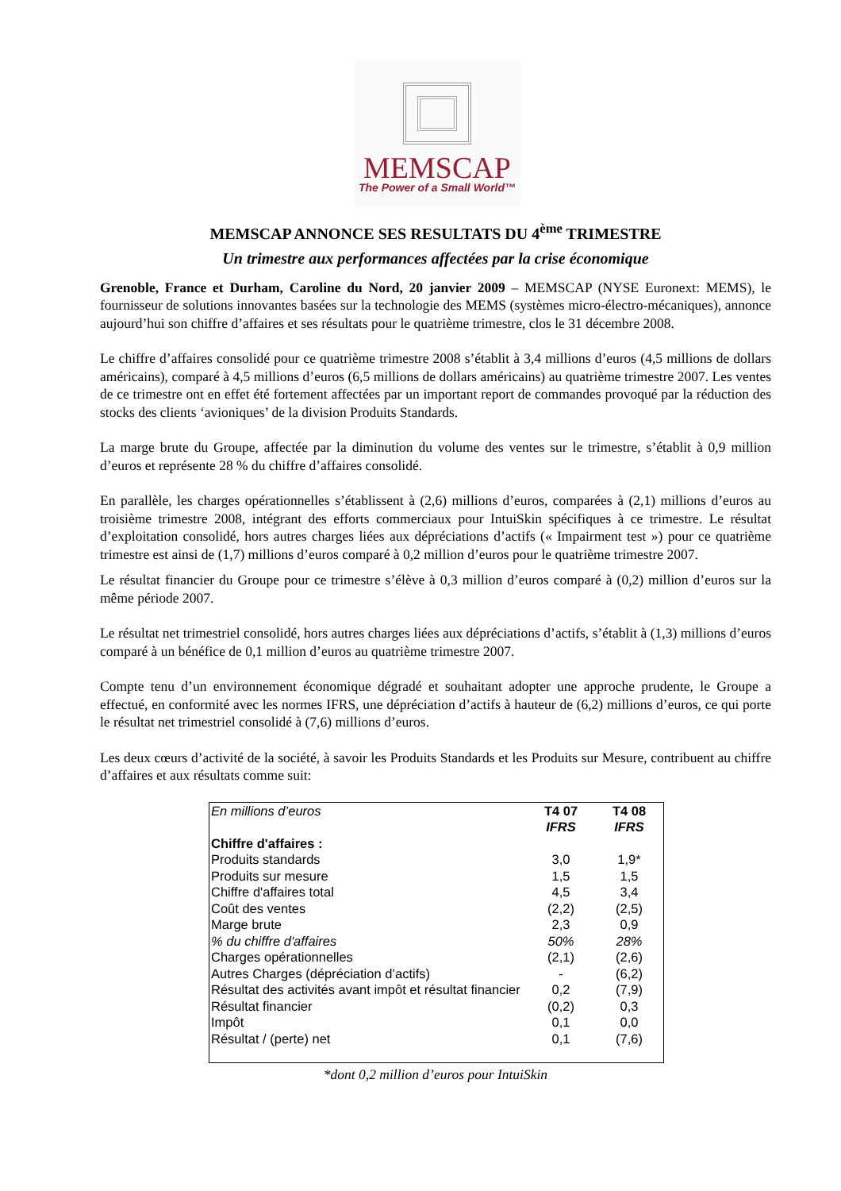MEMSCAP
The Power of a Small World™
MEMSCAP ANNONCE SES RESULTATS DU 4<sup>ème</sup> TRIMESTRE
Un trimestre aux performances affectées par la crise économique
Grenoble, France et Durham, Caroline du Nord, 20 janvier 2009 – MEMSCAP (NYSE Euronext: MEMS), le fournisseur de solutions innovantes basées sur la technologie des MEMS (systèmes micro-électro-mécaniques), annonce aujourd’hui son chiffre d’affaires et ses résultats pour le quatrième trimestre, clos le 31 décembre 2008.
Le chiffre d’affaires consolidé pour ce quatrième trimestre 2008 s’établit à 3,4 millions d’euros (4,5 millions de dollars américains), comparé à 4,5 millions d’euros (6,5 millions de dollars américains) au quatrième trimestre 2007. Les ventes de ce trimestre ont en effet été fortement affectées par un important report de commandes provoqué par la réduction des stocks des clients ‘avioniques’ de la division Produits Standards.
La marge brute du Groupe, affectée par la diminution du volume des ventes sur le trimestre, s’établit à 0,9 million d’euros et représente 28 % du chiffre d’affaires consolidé.
En parallèle, les charges opérationnelles s’établissent à (2,6) millions d’euros, comparées à (2,1) millions d’euros au troisième trimestre 2008, intégrant des efforts commerciaux pour IntuiSkin spécifiques à ce trimestre. Le résultat d’exploitation consolidé, hors autres charges liées aux dépréciations d’actifs (« Impairment test ») pour ce quatrième trimestre est ainsi de (1,7) millions d’euros comparé à 0,2 million d’euros pour le quatrième trimestre 2007.
Le résultat financier du Groupe pour ce trimestre s’élève à 0,3 million d’euros comparé à (0,2) million d’euros sur la même période 2007.
Le résultat net trimestriel consolidé, hors autres charges liées aux dépréciations d’actifs, s’établit à (1,3) millions d’euros comparé à un bénéfice de 0,1 million d’euros au quatrième trimestre 2007.
Compte tenu d’un environnement économique dégradé et souhaitant adopter une approche prudente, le Groupe a effectué, en conformité avec les normes IFRS, une dépréciation d’actifs à hauteur de (6,2) millions d’euros, ce qui porte le résultat net trimestriel consolidé à (7,6) millions d’euros.
Les deux cœurs d’activité de la société, à savoir les Produits Standards et les Produits sur Mesure, contribuent au chiffre d’affaires et aux résultats comme suit:
| En millions d’euros | T4 07 IFRS | T4 08 IFRS |
| --- | --- | --- |
| Chiffre d'affaires : | | |
| Produits standards | 3,0 | 1,9* |
| Produits sur mesure | 1,5 | 1,5 |
| Chiffre d'affaires total | 4,5 | 3,4 |
| Coût des ventes | (2,2) | (2,5) |
| Marge brute | 2,3 | 0,9 |
| % du chiffre d'affaires | 50% | 28% |
| Charges opérationnelles | (2,1) | (2,6) |
| Autres Charges (dépréciation d’actifs) | - | (6,2) |
| Résultat des activités avant impôt et résultat financier | 0,2 | (7,9) |
| Résultat financier | (0,2) | 0,3 |
| Impôt | 0,1 | 0,0 |
| Résultat / (perte) net | 0,1 | (7,6) |
*dont 0,2 million d’euros pour IntuiSkin